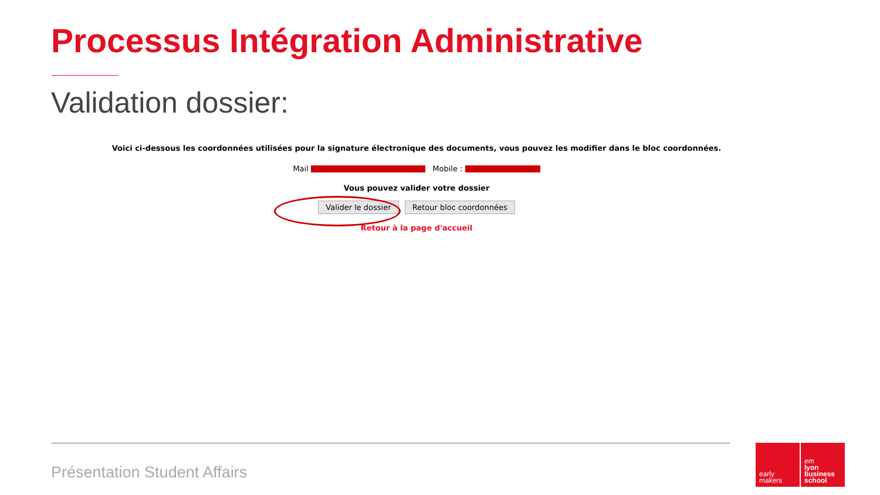Processus Intégration Administrative
Validation dossier:
Voici ci-dessous les coordonnées utilisées pour la signature électronique des documents, vous pouvez les modifier dans le bloc coordonnées.
Mail Mobile :
Vous pouvez valider votre dossier
Valider le dossier Retour bloc coordonnées
Retour à la page d'accueil
Présentation Student Affairs
early
makers
em
lyon
business
school